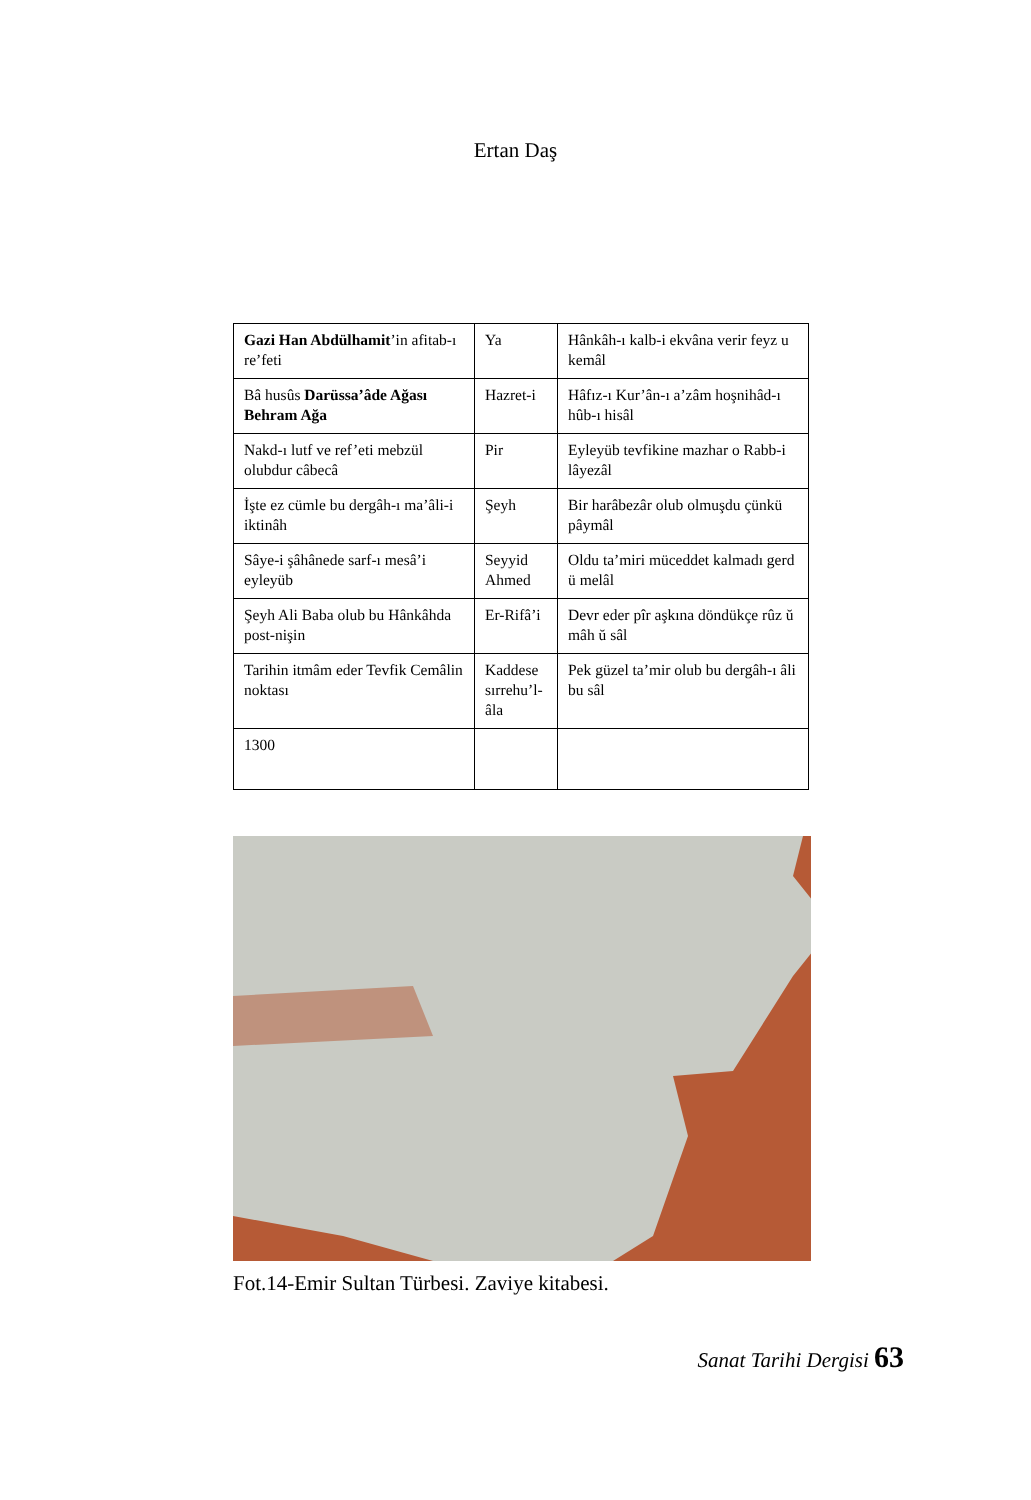Ertan Daş
| Gazi Han Abdülhamit ’in afitab-ı re’feti | Ya | Hânkâh-ı kalb-i ekvâna verir feyz u kemâl |
| Bâ husûs Darüssa’âde Ağası Behram Ağa | Hazret-i | Hâfız-ı Kur’ân-ı a’zâm hoşnihâd-ı hûb-ı hisâl |
| Nakd-ı lutf ve ref’eti mebzül olubdur câbecâ | Pir | Eyleyüb tevfikine mazhar o Rabb-i lâyezâl |
| İşte ez cümle bu dergâh-ı ma’âli-i iktinâh | Şeyh | Bir harâbezâr olub olmuşdu çünkü pâymâl |
| Sâye-i şâhânede sarf-ı mesâ’i eyleyüb | Seyyid Ahmed | Oldu ta’miri müceddet kalmadı gerd ü melâl |
| Şeyh Ali Baba olub bu Hânkâhda post-nişin | Er-Rifâ’i | Devr eder pîr aşkına döndükçe rûz ŭ mâh ŭ sâl |
| Tarihin itmâm eder Tevfik Cemâlin noktası | Kaddese sırrehu’l-âla | Pek güzel ta’mir olub bu dergâh-ı âli bu sâl |
| 1300 | | |
Fot.14-Emir Sultan Türbesi. Zaviye kitabesi.
Sanat Tarihi Dergisi 63